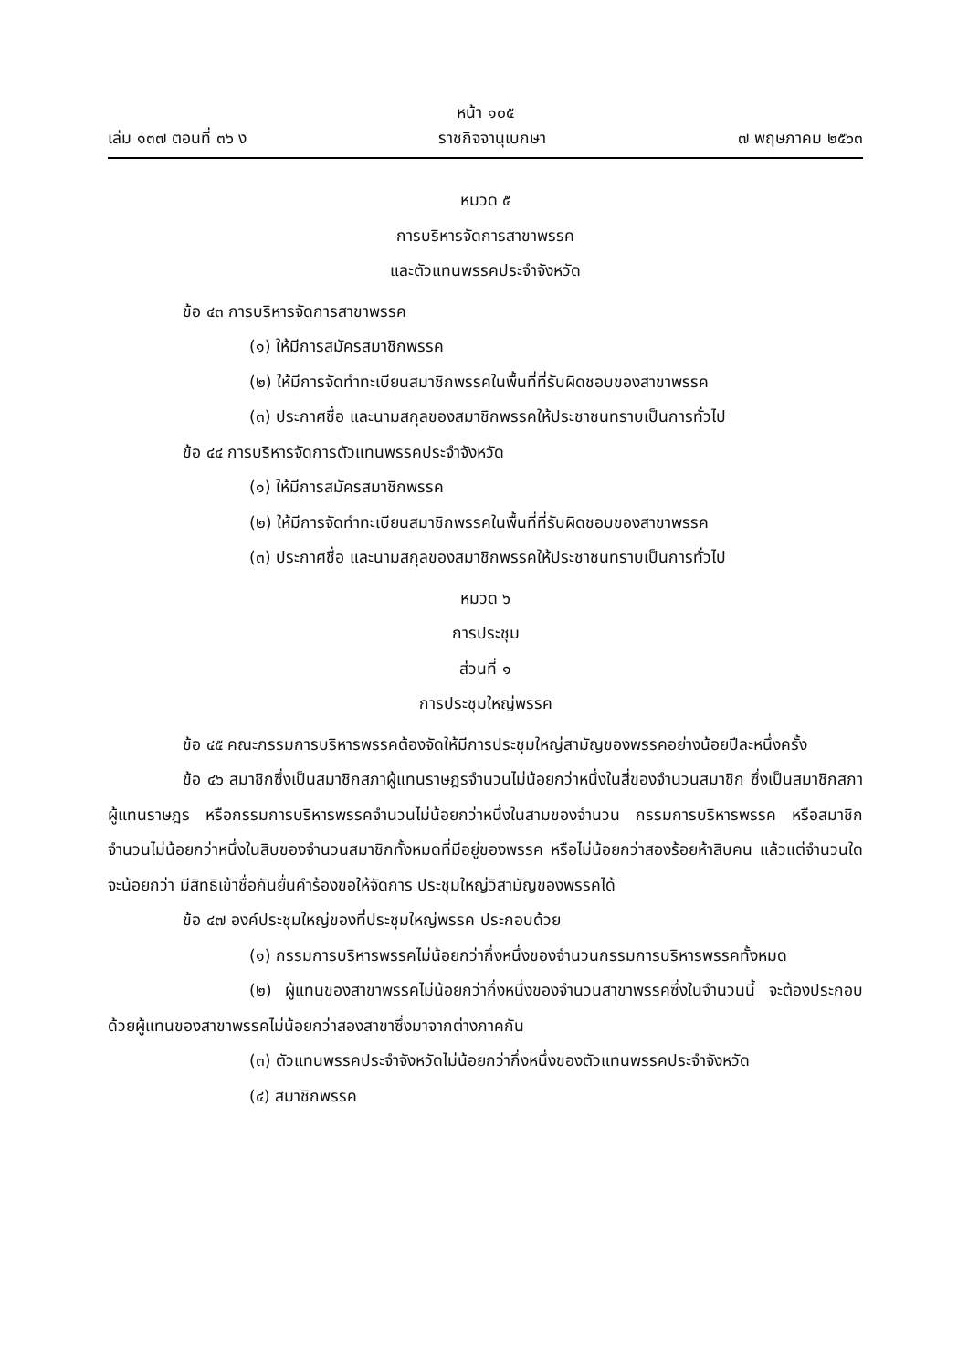หน้า ๑๐๕
เล่ม ๑๓๗ ตอนที่ ๓๖ ง ราชกิจจานุเบกษา ๗ พฤษภาคม ๒๕๖๓
หมวด ๕
การบริหารจัดการสาขาพรรค
และตัวแทนพรรคประจำจังหวัด
ข้อ ๔๓ การบริหารจัดการสาขาพรรค
(๑) ให้มีการสมัครสมาชิกพรรค
(๒) ให้มีการจัดทำทะเบียนสมาชิกพรรคในพื้นที่ที่รับผิดชอบของสาขาพรรค
(๓) ประกาศชื่อ และนามสกุลของสมาชิกพรรคให้ประชาชนทราบเป็นการทั่วไป
ข้อ ๔๔ การบริหารจัดการตัวแทนพรรคประจำจังหวัด
(๑) ให้มีการสมัครสมาชิกพรรค
(๒) ให้มีการจัดทำทะเบียนสมาชิกพรรคในพื้นที่ที่รับผิดชอบของสาขาพรรค
(๓) ประกาศชื่อ และนามสกุลของสมาชิกพรรคให้ประชาชนทราบเป็นการทั่วไป
หมวด ๖
การประชุม
ส่วนที่ ๑
การประชุมใหญ่พรรค
ข้อ ๔๕ คณะกรรมการบริหารพรรคต้องจัดให้มีการประชุมใหญ่สามัญของพรรคอย่างน้อยปีละหนึ่งครั้ง
ข้อ ๔๖ สมาชิกซึ่งเป็นสมาชิกสภาผู้แทนราษฎรจำนวนไม่น้อยกว่าหนึ่งในสี่ของจำนวนสมาชิก ซึ่งเป็นสมาชิกสภาผู้แทนราษฎร หรือกรรมการบริหารพรรคจำนวนไม่น้อยกว่าหนึ่งในสามของจำนวน กรรมการบริหารพรรค หรือสมาชิกจำนวนไม่น้อยกว่าหนึ่งในสิบของจำนวนสมาชิกทั้งหมดที่มีอยู่ของพรรค หรือไม่น้อยกว่าสองร้อยห้าสิบคน แล้วแต่จำนวนใดจะน้อยกว่า มีสิทธิเข้าชื่อกันยื่นคำร้องขอให้จัดการ ประชุมใหญ่วิสามัญของพรรคได้
ข้อ ๔๗ องค์ประชุมใหญ่ของที่ประชุมใหญ่พรรค ประกอบด้วย
(๑) กรรมการบริหารพรรคไม่น้อยกว่ากึ่งหนึ่งของจำนวนกรรมการบริหารพรรคทั้งหมด
(๒) ผู้แทนของสาขาพรรคไม่น้อยกว่ากึ่งหนึ่งของจำนวนสาขาพรรคซึ่งในจำนวนนี้ จะต้องประกอบด้วยผู้แทนของสาขาพรรคไม่น้อยกว่าสองสาขาซึ่งมาจากต่างภาคกัน
(๓) ตัวแทนพรรคประจำจังหวัดไม่น้อยกว่ากึ่งหนึ่งของตัวแทนพรรคประจำจังหวัด
(๔) สมาชิกพรรค